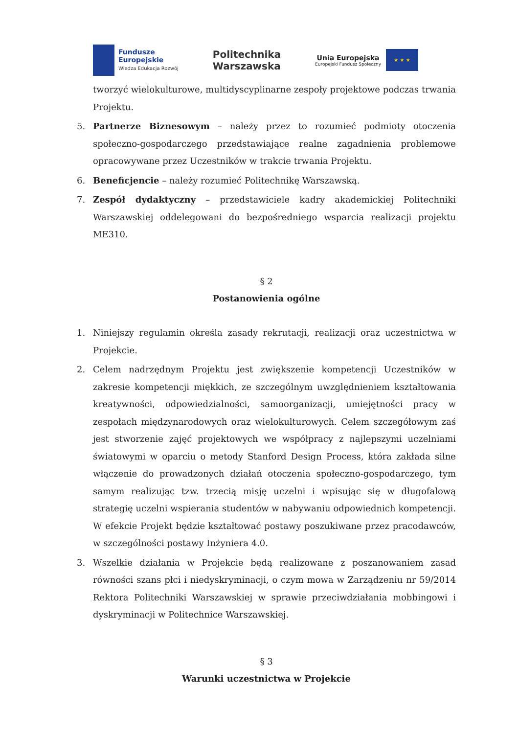Fundusze
Europejskie
Wiedza Edukacja Rozwój
Politechnika
Warszawska
Unia Europejska
Europejski Fundusz Społeczny
★ ★ ★
tworzyć wielokulturowe, multidyscyplinarne zespoły projektowe podczas trwania Projektu.
5. Partnerze Biznesowym – należy przez to rozumieć podmioty otoczenia społeczno-gospodarczego przedstawiające realne zagadnienia problemowe opracowywane przez Uczestników w trakcie trwania Projektu.
6. Beneficjencie – należy rozumieć Politechnikę Warszawską.
7. Zespół dydaktyczny – przedstawiciele kadry akademickiej Politechniki Warszawskiej oddelegowani do bezpośredniego wsparcia realizacji projektu ME310.
§ 2
Postanowienia ogólne
1. Niniejszy regulamin określa zasady rekrutacji, realizacji oraz uczestnictwa w Projekcie.
2. Celem nadrzędnym Projektu jest zwiększenie kompetencji Uczestników w zakresie kompetencji miękkich, ze szczególnym uwzględnieniem kształtowania kreatywności, odpowiedzialności, samoorganizacji, umiejętności pracy w zespołach międzynarodowych oraz wielokulturowych. Celem szczegółowym zaś jest stworzenie zajęć projektowych we współpracy z najlepszymi uczelniami światowymi w oparciu o metody Stanford Design Process, która zakłada silne włączenie do prowadzonych działań otoczenia społeczno-gospodarczego, tym samym realizując tzw. trzecią misję uczelni i wpisując się w długofalową strategię uczelni wspierania studentów w nabywaniu odpowiednich kompetencji. W efekcie Projekt będzie kształtować postawy poszukiwane przez pracodawców, w szczególności postawy Inżyniera 4.0.
3. Wszelkie działania w Projekcie będą realizowane z poszanowaniem zasad równości szans płci i niedyskryminacji, o czym mowa w Zarządzeniu nr 59/2014 Rektora Politechniki Warszawskiej w sprawie przeciwdziałania mobbingowi i dyskryminacji w Politechnice Warszawskiej.
§ 3
Warunki uczestnictwa w Projekcie